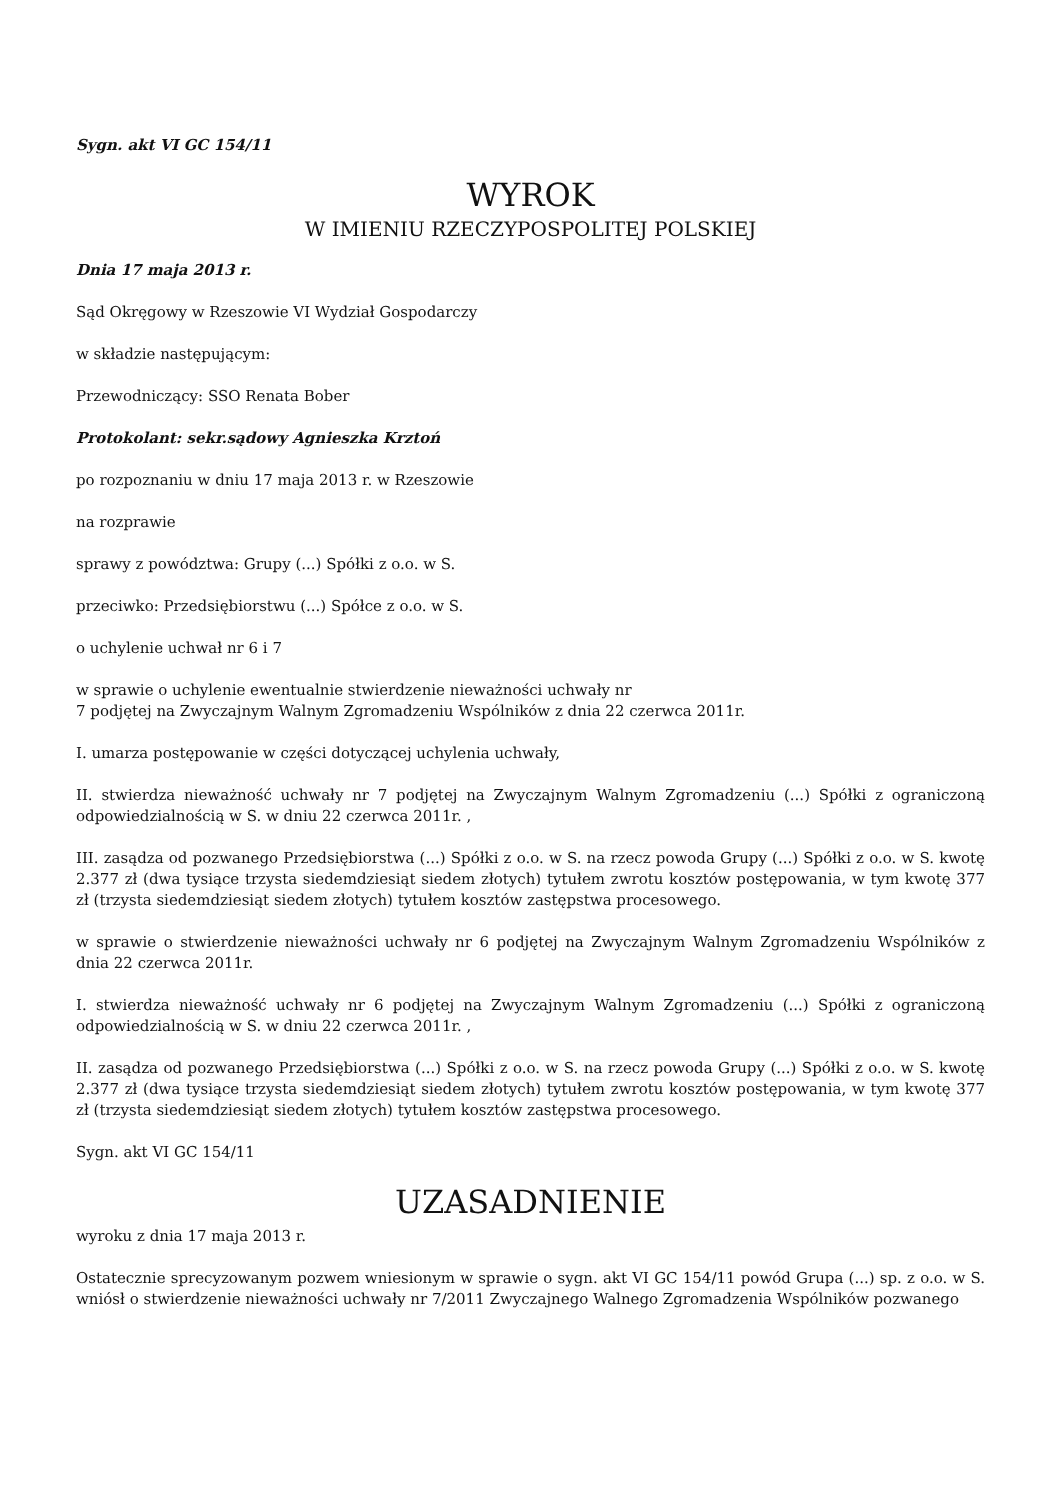Sygn. akt VI GC 154/11
WYROK
W IMIENIU RZECZYPOSPOLITEJ POLSKIEJ
Dnia 17 maja 2013 r.
Sąd Okręgowy w Rzeszowie VI Wydział Gospodarczy
w składzie następującym:
Przewodniczący: SSO Renata Bober
Protokolant: sekr.sądowy Agnieszka Krztoń
po rozpoznaniu w dniu 17 maja 2013 r. w Rzeszowie
na rozprawie
sprawy z powództwa: Grupy (...) Spółki z o.o. w S.
przeciwko: Przedsiębiorstwu (...) Spółce z o.o. w S.
o uchylenie uchwał nr 6 i 7
w sprawie o uchylenie ewentualnie stwierdzenie nieważności uchwały nr
7 podjętej na Zwyczajnym Walnym Zgromadzeniu Wspólników z dnia 22 czerwca 2011r.
I. umarza postępowanie w części dotyczącej uchylenia uchwały,
II. stwierdza nieważność uchwały nr 7 podjętej na Zwyczajnym Walnym Zgromadzeniu (...) Spółki z ograniczoną odpowiedzialnością w S. w dniu 22 czerwca 2011r. ,
III. zasądza od pozwanego Przedsiębiorstwa (...) Spółki z o.o. w S. na rzecz powoda Grupy (...) Spółki z o.o. w S. kwotę 2.377 zł (dwa tysiące trzysta siedemdziesiąt siedem złotych) tytułem zwrotu kosztów postępowania, w tym kwotę 377 zł (trzysta siedemdziesiąt siedem złotych) tytułem kosztów zastępstwa procesowego.
w sprawie o stwierdzenie nieważności uchwały nr 6 podjętej na Zwyczajnym Walnym Zgromadzeniu Wspólników z dnia 22 czerwca 2011r.
I. stwierdza nieważność uchwały nr 6 podjętej na Zwyczajnym Walnym Zgromadzeniu (...) Spółki z ograniczoną odpowiedzialnością w S. w dniu 22 czerwca 2011r. ,
II. zasądza od pozwanego Przedsiębiorstwa (...) Spółki z o.o. w S. na rzecz powoda Grupy (...) Spółki z o.o. w S. kwotę 2.377 zł (dwa tysiące trzysta siedemdziesiąt siedem złotych) tytułem zwrotu kosztów postępowania, w tym kwotę 377 zł (trzysta siedemdziesiąt siedem złotych) tytułem kosztów zastępstwa procesowego.
Sygn. akt VI GC 154/11
UZASADNIENIE
wyroku z dnia 17 maja 2013 r.
Ostatecznie sprecyzowanym pozwem wniesionym w sprawie o sygn. akt VI GC 154/11 powód Grupa (...) sp. z o.o. w S. wniósł o stwierdzenie nieważności uchwały nr 7/2011 Zwyczajnego Walnego Zgromadzenia Wspólników pozwanego